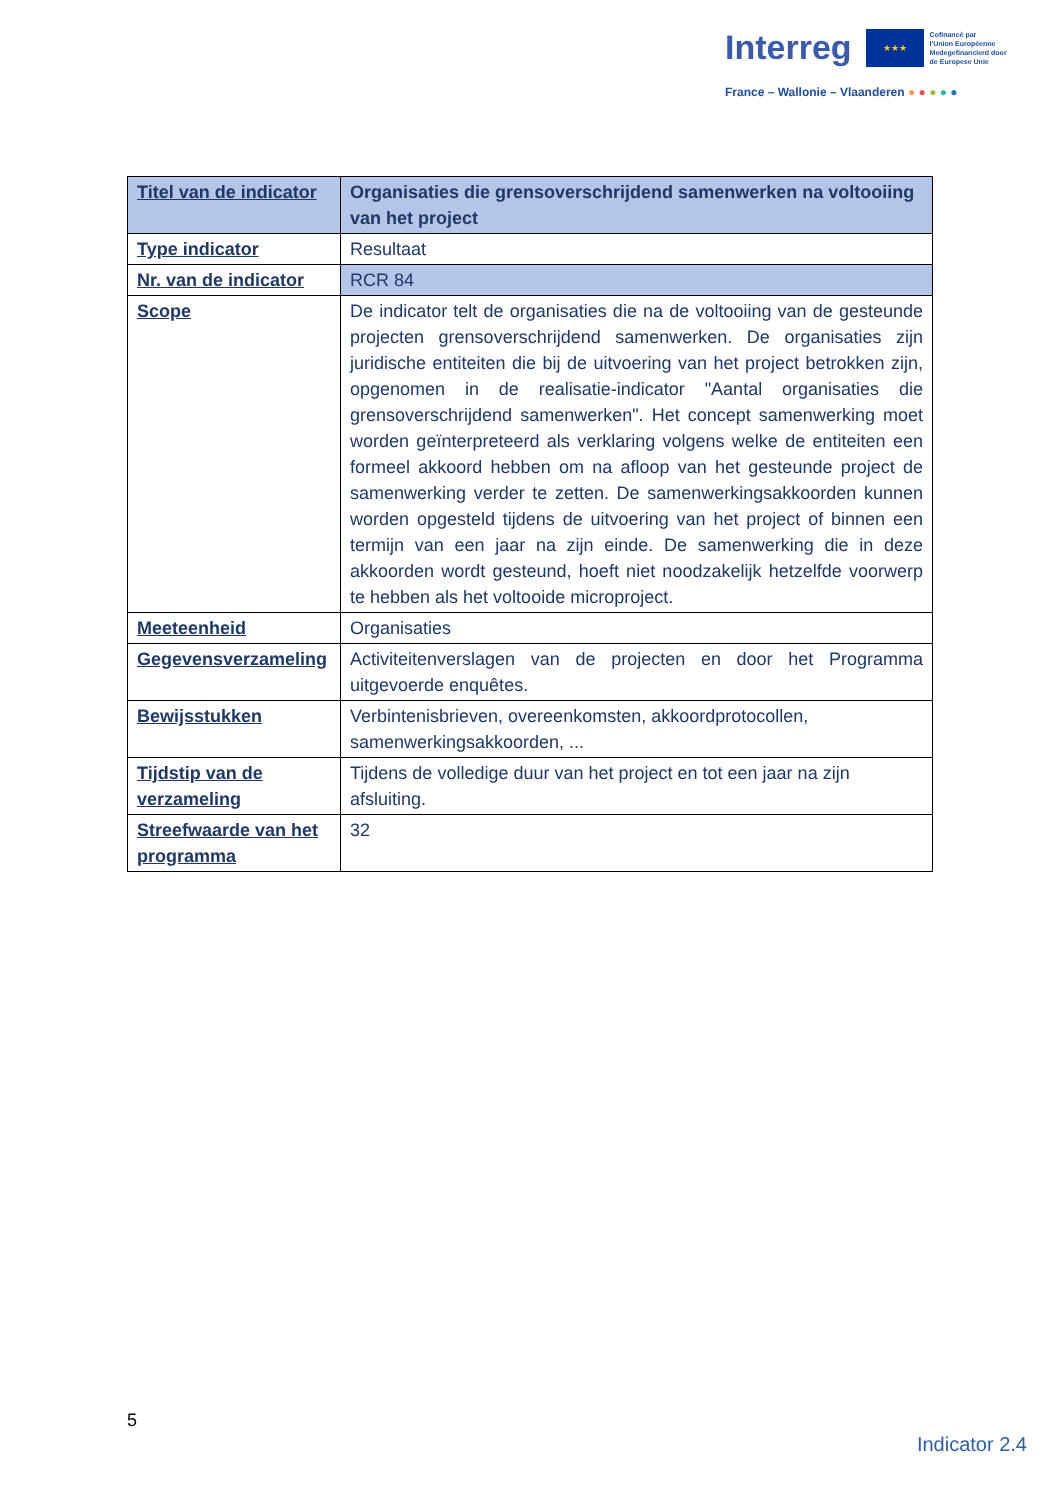Interreg ★★★ Cofinancé par
l'Union Européenne
Medegefinancierd door
de Europese Unie
France – Wallonie – Vlaanderen ● ● ● ● ●
| Titel van de indicator | Organisaties die grensoverschrijdend samenwerken na voltooiing van het project |
| Type indicator | Resultaat |
| Nr. van de indicator | RCR 84 |
| Scope | De indicator telt de organisaties die na de voltooiing van de gesteunde projecten grensoverschrijdend samenwerken. De organisaties zijn juridische entiteiten die bij de uitvoering van het project betrokken zijn, opgenomen in de realisatie-indicator "Aantal organisaties die grensoverschrijdend samenwerken". Het concept samenwerking moet worden geïnterpreteerd als verklaring volgens welke de entiteiten een formeel akkoord hebben om na afloop van het gesteunde project de samenwerking verder te zetten. De samenwerkingsakkoorden kunnen worden opgesteld tijdens de uitvoering van het project of binnen een termijn van een jaar na zijn einde. De samenwerking die in deze akkoorden wordt gesteund, hoeft niet noodzakelijk hetzelfde voorwerp te hebben als het voltooide microproject. |
| Meeteenheid | Organisaties |
| Gegevensverzameling | Activiteitenverslagen van de projecten en door het Programma uitgevoerde enquêtes. |
| Bewijsstukken | Verbintenisbrieven, overeenkomsten, akkoordprotocollen, samenwerkingsakkoorden, ... |
| Tijdstip van de verzameling | Tijdens de volledige duur van het project en tot een jaar na zijn afsluiting. |
| Streefwaarde van het programma | 32 |
5
Indicator 2.4